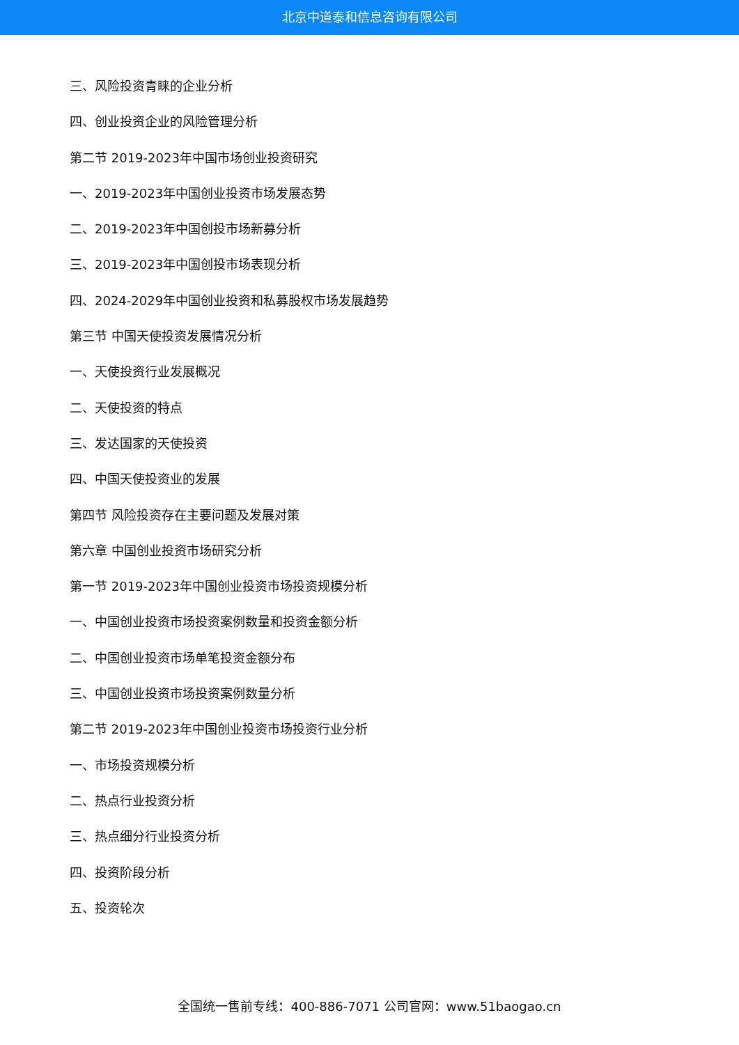北京中道泰和信息咨询有限公司
三、风险投资青睐的企业分析
四、创业投资企业的风险管理分析
第二节 2019-2023年中国市场创业投资研究
一、2019-2023年中国创业投资市场发展态势
二、2019-2023年中国创投市场新募分析
三、2019-2023年中国创投市场表现分析
四、2024-2029年中国创业投资和私募股权市场发展趋势
第三节 中国天使投资发展情况分析
一、天使投资行业发展概况
二、天使投资的特点
三、发达国家的天使投资
四、中国天使投资业的发展
第四节 风险投资存在主要问题及发展对策
第六章 中国创业投资市场研究分析
第一节 2019-2023年中国创业投资市场投资规模分析
一、中国创业投资市场投资案例数量和投资金额分析
二、中国创业投资市场单笔投资金额分布
三、中国创业投资市场投资案例数量分析
第二节 2019-2023年中国创业投资市场投资行业分析
一、市场投资规模分析
二、热点行业投资分析
三、热点细分行业投资分析
四、投资阶段分析
五、投资轮次
全国统一售前专线：400-886-7071 公司官网：www.51baogao.cn